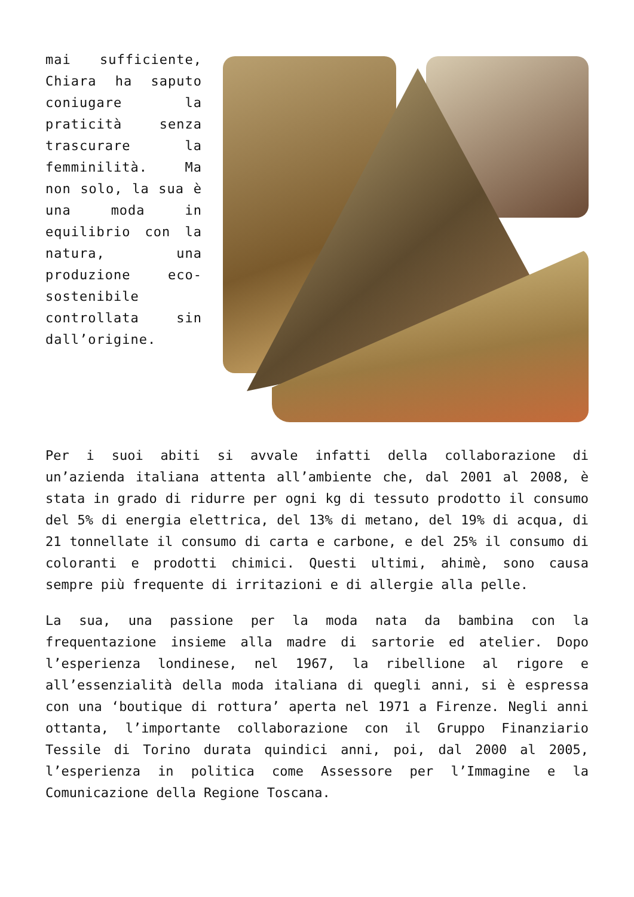mai sufficiente, Chiara ha saputo coniugare la praticità senza trascurare la femminilità. Ma non solo, la sua è una moda in equilibrio con la natura, una produzione eco-sostenibile controllata sin dall’origine.
Per i suoi abiti si avvale infatti della collaborazione di un’azienda italiana attenta all’ambiente che, dal 2001 al 2008, è stata in grado di ridurre per ogni kg di tessuto prodotto il consumo del 5% di energia elettrica, del 13% di metano, del 19% di acqua, di 21 tonnellate il consumo di carta e carbone, e del 25% il consumo di coloranti e prodotti chimici. Questi ultimi, ahimè, sono causa sempre più frequente di irritazioni e di allergie alla pelle.
La sua, una passione per la moda nata da bambina con la frequentazione insieme alla madre di sartorie ed atelier. Dopo l’esperienza londinese, nel 1967, la ribellione al rigore e all’essenzialità della moda italiana di quegli anni, si è espressa con una ‘boutique di rottura’ aperta nel 1971 a Firenze. Negli anni ottanta, l’importante collaborazione con il Gruppo Finanziario Tessile di Torino durata quindici anni, poi, dal 2000 al 2005, l’esperienza in politica come Assessore per l’Immagine e la Comunicazione della Regione Toscana.